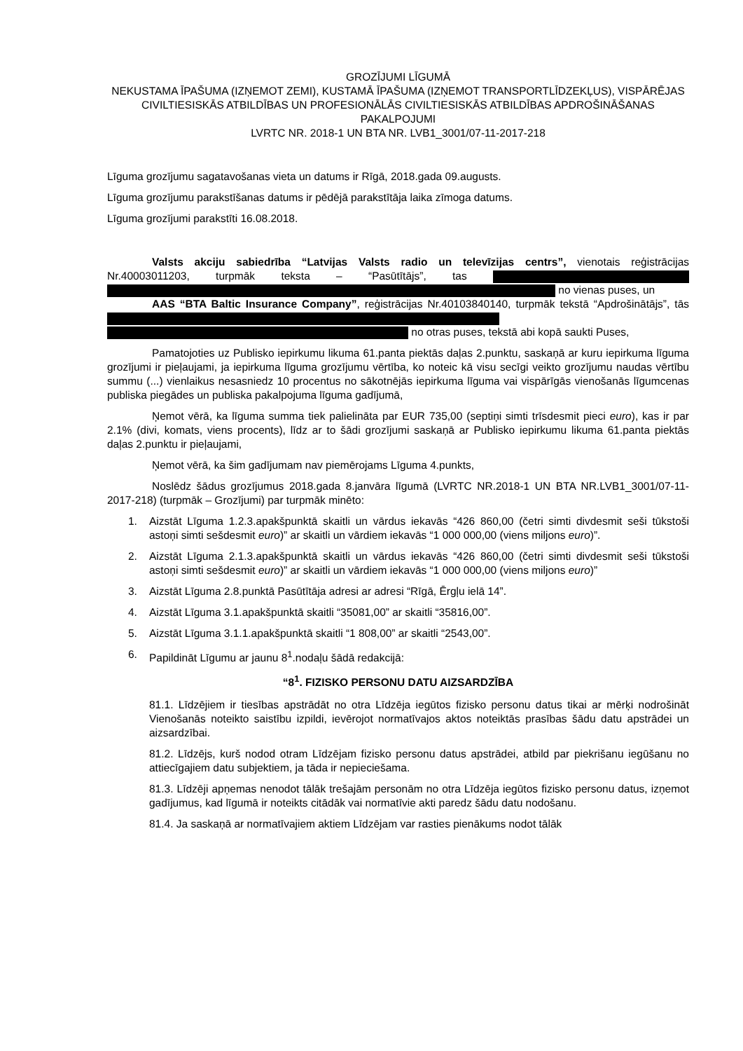GROZĪJUMI LĪGUMĀ
NEKUSTAMA ĪPAŠUMA (IZŅEMOT ZEMI), KUSTAMĀ ĪPAŠUMA (IZŅEMOT TRANSPORTLĪDZEKĻUS), VISPĀRĒJAS CIVILTIESISKĀS ATBILDĪBAS UN PROFESIONĀLĀS CIVILTIESISKĀS ATBILDĪBAS APDROŠINĀŠANAS PAKALPOJUMI
LVRTC NR. 2018-1 UN BTA NR. LVB1_3001/07-11-2017-218
Līguma grozījumu sagatavošanas vieta un datums ir Rīgā, 2018.gada 09.augusts.
Līguma grozījumu parakstīšanas datums ir pēdējā parakstītāja laika zīmoga datums.
Līguma grozījumi parakstīti 16.08.2018.
Valsts akciju sabiedrība “Latvijas Valsts radio un televīzijas centrs”, vienotais reģistrācijas Nr.40003011203, turpmāk teksta – “Pasūtītājs”, tas no vienas puses, un
AAS “BTA Baltic Insurance Company”, reģistrācijas Nr.40103840140, turpmāk tekstā “Apdrošinātājs”, tās no otras puses, tekstā abi kopā saukti Puses,
Pamatojoties uz Publisko iepirkumu likuma 61.panta piektās daļas 2.punktu, saskaņā ar kuru iepirkuma līguma grozījumi ir pieļaujami, ja iepirkuma līguma grozījumu vērtība, ko noteic kā visu secīgi veikto grozījumu naudas vērtību summu (...) vienlaikus nesasniedz 10 procentus no sākotnējās iepirkuma līguma vai vispārīgās vienošanās līgumcenas publiska piegādes un publiska pakalpojuma līguma gadījumā,
Ņemot vērā, ka līguma summa tiek palielināta par EUR 735,00 (septiņi simti trīsdesmit pieci euro), kas ir par 2.1% (divi, komats, viens procents), līdz ar to šādi grozījumi saskaņā ar Publisko iepirkumu likuma 61.panta piektās daļas 2.punktu ir pieļaujami,
Ņemot vērā, ka šim gadījumam nav piemērojams Līguma 4.punkts,
Noslēdz šādus grozījumus 2018.gada 8.janvāra līgumā (LVRTC NR.2018-1 UN BTA NR.LVB1_3001/07-11-2017-218) (turpmāk – Grozījumi) par turpmāk minēto:
1. Aizstāt Līguma 1.2.3.apakšpunktā skaitli un vārdus iekavās “426 860,00 (četri simti divdesmit seši tūkstoši astoņi simti sešdesmit euro)” ar skaitli un vārdiem iekavās “1 000 000,00 (viens miljons euro)”.
2. Aizstāt Līguma 2.1.3.apakšpunktā skaitli un vārdus iekavās “426 860,00 (četri simti divdesmit seši tūkstoši astoņi simti sešdesmit euro)” ar skaitli un vārdiem iekavās “1 000 000,00 (viens miljons euro)”
3. Aizstāt Līguma 2.8.punktā Pasūtītāja adresi ar adresi “Rīgā, Ērgļu ielā 14”.
4. Aizstāt Līguma 3.1.apakšpunktā skaitli “35081,00” ar skaitli “35816,00”.
5. Aizstāt Līguma 3.1.1.apakšpunktā skaitli “1 808,00” ar skaitli “2543,00”.
6. Papildināt Līgumu ar jaunu 8<sup>1</sup>.nodaļu šādā redakcijā:
“8<sup>1</sup>. FIZISKO PERSONU DATU AIZSARDZĪBA
81.1. Līdzējiem ir tiesības apstrādāt no otra Līdzēja iegūtos fizisko personu datus tikai ar mērķi nodrošināt Vienošanās noteikto saistību izpildi, ievērojot normatīvajos aktos noteiktās prasības šādu datu apstrādei un aizsardzībai.
81.2. Līdzējs, kurš nodod otram Līdzējam fizisko personu datus apstrādei, atbild par piekrišanu iegūšanu no attiecīgajiem datu subjektiem, ja tāda ir nepieciešama.
81.3. Līdzēji apņemas nenodot tālāk trešajām personām no otra Līdzēja iegūtos fizisko personu datus, izņemot gadījumus, kad līgumā ir noteikts citādāk vai normatīvie akti paredz šādu datu nodošanu.
81.4. Ja saskaņā ar normatīvajiem aktiem Līdzējam var rasties pienākums nodot tālāk